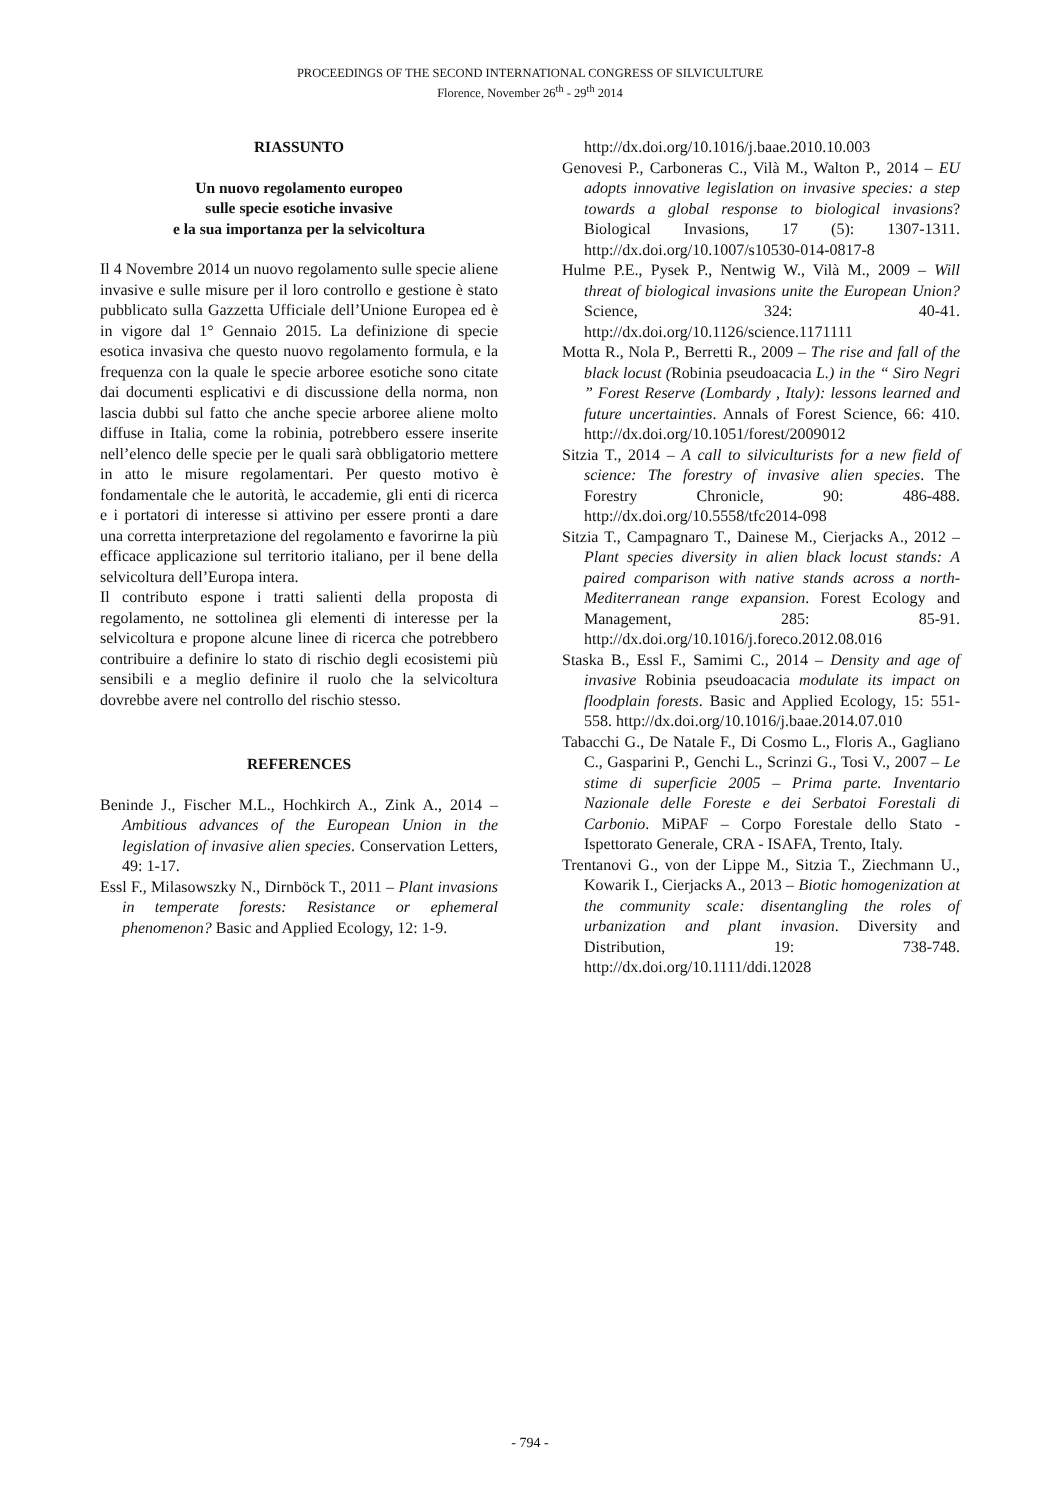PROCEEDINGS OF THE SECOND INTERNATIONAL CONGRESS OF SILVICULTURE
Florence, November 26<sup>th</sup> - 29<sup>th</sup> 2014
RIASSUNTO
Un nuovo regolamento europeo
sulle specie esotiche invasive
e la sua importanza per la selvicoltura
Il 4 Novembre 2014 un nuovo regolamento sulle specie aliene invasive e sulle misure per il loro controllo e gestione è stato pubblicato sulla Gazzetta Ufficiale dell’Unione Europea ed è in vigore dal 1° Gennaio 2015. La definizione di specie esotica invasiva che questo nuovo regolamento formula, e la frequenza con la quale le specie arboree esotiche sono citate dai documenti esplicativi e di discussione della norma, non lascia dubbi sul fatto che anche specie arboree aliene molto diffuse in Italia, come la robinia, potrebbero essere inserite nell’elenco delle specie per le quali sarà obbligatorio mettere in atto le misure regolamentari. Per questo motivo è fondamentale che le autorità, le accademie, gli enti di ricerca e i portatori di interesse si attivino per essere pronti a dare una corretta interpretazione del regolamento e favorirne la più efficace applicazione sul territorio italiano, per il bene della selvicoltura dell’Europa intera.
Il contributo espone i tratti salienti della proposta di regolamento, ne sottolinea gli elementi di interesse per la selvicoltura e propone alcune linee di ricerca che potrebbero contribuire a definire lo stato di rischio degli ecosistemi più sensibili e a meglio definire il ruolo che la selvicoltura dovrebbe avere nel controllo del rischio stesso.
REFERENCES
Beninde J., Fischer M.L., Hochkirch A., Zink A., 2014 – Ambitious advances of the European Union in the legislation of invasive alien species. Conservation Letters, 49: 1-17.
Essl F., Milasowszky N., Dirnböck T., 2011 – Plant invasions in temperate forests: Resistance or ephemeral phenomenon? Basic and Applied Ecology, 12: 1-9.
http://dx.doi.org/10.1016/j.baae.2010.10.003
Genovesi P., Carboneras C., Vilà M., Walton P., 2014 – EU adopts innovative legislation on invasive species: a step towards a global response to biological invasions? Biological Invasions, 17 (5): 1307-1311. http://dx.doi.org/10.1007/s10530-014-0817-8
Hulme P.E., Pysek P., Nentwig W., Vilà M., 2009 – Will threat of biological invasions unite the European Union? Science, 324: 40-41. http://dx.doi.org/10.1126/science.1171111
Motta R., Nola P., Berretti R., 2009 – The rise and fall of the black locust (Robinia pseudoacacia L.) in the “ Siro Negri ” Forest Reserve (Lombardy , Italy): lessons learned and future uncertainties. Annals of Forest Science, 66: 410. http://dx.doi.org/10.1051/forest/2009012
Sitzia T., 2014 – A call to silviculturists for a new field of science: The forestry of invasive alien species. The Forestry Chronicle, 90: 486-488. http://dx.doi.org/10.5558/tfc2014-098
Sitzia T., Campagnaro T., Dainese M., Cierjacks A., 2012 – Plant species diversity in alien black locust stands: A paired comparison with native stands across a north-Mediterranean range expansion. Forest Ecology and Management, 285: 85-91. http://dx.doi.org/10.1016/j.foreco.2012.08.016
Staska B., Essl F., Samimi C., 2014 – Density and age of invasive Robinia pseudoacacia modulate its impact on floodplain forests. Basic and Applied Ecology, 15: 551-558. http://dx.doi.org/10.1016/j.baae.2014.07.010
Tabacchi G., De Natale F., Di Cosmo L., Floris A., Gagliano C., Gasparini P., Genchi L., Scrinzi G., Tosi V., 2007 – Le stime di superficie 2005 – Prima parte. Inventario Nazionale delle Foreste e dei Serbatoi Forestali di Carbonio. MiPAF – Corpo Forestale dello Stato - Ispettorato Generale, CRA - ISAFA, Trento, Italy.
Trentanovi G., von der Lippe M., Sitzia T., Ziechmann U., Kowarik I., Cierjacks A., 2013 – Biotic homogenization at the community scale: disentangling the roles of urbanization and plant invasion. Diversity and Distribution, 19: 738-748. http://dx.doi.org/10.1111/ddi.12028
- 794 -